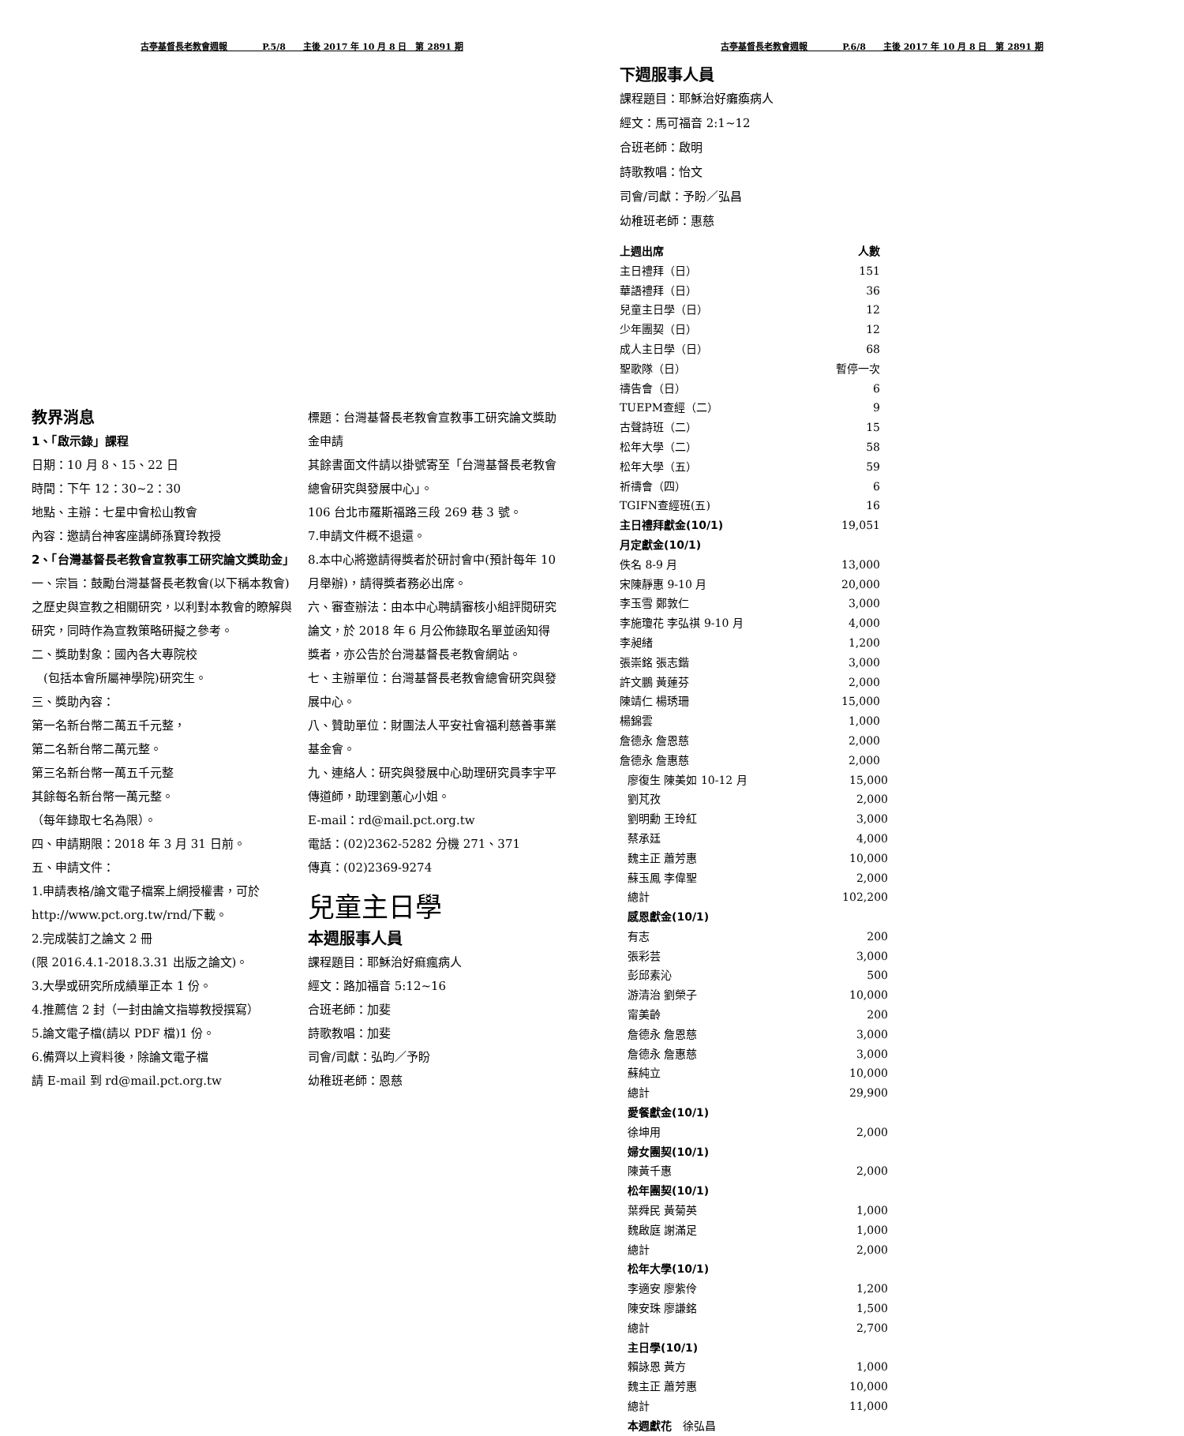古亭基督長老教會週報　　　　P.5/8　　主後 2017 年 10 月 8 日　第 2891 期
教界消息
1、「啟示錄」課程
日期：10 月 8、15、22 日
時間：下午 12：30~2：30
地點、主辦：七星中會松山教會
內容：邀請台神客座講師孫寶玲教授
2、「台灣基督長老教會宣教事工研究論文獎助金」
一、宗旨：鼓勵台灣基督長老教會(以下稱本教會)之歷史與宣教之相關研究，以利對本教會的瞭解與研究，同時作為宣教策略研擬之參考。
二、獎助對象：國內各大專院校
　(包括本會所屬神學院)研究生。
三、獎助內容：
第一名新台幣二萬五千元整，
第二名新台幣二萬元整。
第三名新台幣一萬五千元整
其餘每名新台幣一萬元整。
（每年錄取七名為限）。
四、申請期限：2018 年 3 月 31 日前。
五、申請文件：
1.申請表格/論文電子檔案上網授權書，可於 http://www.pct.org.tw/rnd/下載。
2.完成裝訂之論文 2 冊
(限 2016.4.1-2018.3.31 出版之論文)。
3.大學或研究所成績單正本 1 份。
4.推薦信 2 封（一封由論文指導教授撰寫）
5.論文電子檔(請以 PDF 檔)1 份。
6.備齊以上資料後，除論文電子檔
請 E-mail 到 rd@mail.pct.org.tw
標題：台灣基督長老教會宣教事工研究論文獎助金申請
其餘書面文件請以掛號寄至「台灣基督長老教會總會研究與發展中心」。
106 台北市羅斯福路三段 269 巷 3 號。
7.申請文件概不退還。
8.本中心將邀請得獎者於研討會中(預計每年 10 月舉辦)，請得獎者務必出席。
六、審查辦法：由本中心聘請審核小組評閱研究論文，於 2018 年 6 月公佈錄取名單並函知得獎者，亦公告於台灣基督長老教會網站。
七、主辦單位：台灣基督長老教會總會研究與發展中心。
八、贊助單位：財團法人平安社會福利慈善事業基金會。
九、連絡人：研究與發展中心助理研究員李宇平傳道師，助理劉蕙心小姐。
E-mail：rd@mail.pct.org.tw
電話：(02)2362-5282 分機 271、371
傳真：(02)2369-9274
兒童主日學
本週服事人員
課程題目：耶穌治好痲瘋病人
經文：路加福音 5:12~16
合班老師：加斐
詩歌教唱：加斐
司會/司獻：弘昀／予盼
幼稚班老師：恩慈
古亭基督長老教會週報　　　　P.6/8　　主後 2017 年 10 月 8 日　第 2891 期
下週服事人員
課程題目：耶穌治好癱瘓病人
經文：馬可福音 2:1~12
合班老師：啟明
詩歌教唱：怡文
司會/司獻：予盼／弘昌
幼稚班老師：惠慈
| 上週出席 | 人數 |
| --- | --- |
| 主日禮拜（日） | 151 |
| 華語禮拜（日） | 36 |
| 兒童主日學（日） | 12 |
| 少年團契（日） | 12 |
| 成人主日學（日） | 68 |
| 聖歌隊（日） | 暫停一次 |
| 禱告會（日） | 6 |
| TUEPM查經（二） | 9 |
| 古聲詩班（二） | 15 |
| 松年大學（二） | 58 |
| 松年大學（五） | 59 |
| 祈禱會（四） | 6 |
| TGIFN查經班(五) | 16 |
| 主日禮拜獻金(10/1) | 19,051 |
| 月定獻金(10/1) | |
| 佚名 8-9 月 | 13,000 |
| 宋陳靜惠 9-10 月 | 20,000 |
| 李玉雪 鄭敦仁 | 3,000 |
| 李施瓊花 李弘祺 9-10 月 | 4,000 |
| 李昶緒 | 1,200 |
| 張崇銘 張志鍇 | 3,000 |
| 許文鵬 黃蓮芬 | 2,000 |
| 陳靖仁 楊琇珊 | 15,000 |
| 楊錦雲 | 1,000 |
| 詹德永 詹恩慈 | 2,000 |
| 詹德永 詹惠慈 | 2,000 |
| 廖復生 陳美如 10-12 月 | 15,000 |
| 劉芃孜 | 2,000 |
| 劉明勳 王玲紅 | 3,000 |
| 蔡承廷 | 4,000 |
| 魏主正 蕭芳惠 | 10,000 |
| 蘇玉鳳 李偉聖 | 2,000 |
| 總計 | 102,200 |
| 感恩獻金(10/1) | |
| 有志 | 200 |
| 張彩芸 | 3,000 |
| 彭邱素沁 | 500 |
| 游清治 劉榮子 | 10,000 |
| 甯美齡 | 200 |
| 詹德永 詹恩慈 | 3,000 |
| 詹德永 詹惠慈 | 3,000 |
| 蘇純立 | 10,000 |
| 總計 | 29,900 |
| 愛餐獻金(10/1) | |
| 徐坤用 | 2,000 |
| 婦女團契(10/1) | |
| 陳黃千惠 | 2,000 |
| 松年團契(10/1) | |
| 葉舜民 黃菊英 | 1,000 |
| 魏啟庭 謝滿足 | 1,000 |
| 總計 | 2,000 |
| 松年大學(10/1) | |
| 李適安 廖紫伶 | 1,200 |
| 陳安珠 廖謙銘 | 1,500 |
| 總計 | 2,700 |
| 主日學(10/1) | |
| 賴詠恩 黃方 | 1,000 |
| 魏主正 蕭芳惠 | 10,000 |
| 總計 | 11,000 |
| 本週獻花 徐弘昌 | |